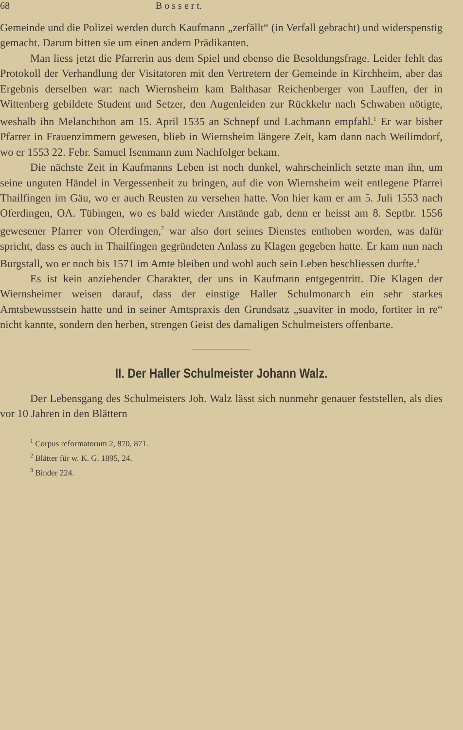68 B o s s e r t.
Gemeinde und die Polizei werden durch Kaufmann „zerfällt“ (in Verfall gebracht) und widerspenstig gemacht. Darum bitten sie um einen andern Prädikanten.
Man liess jetzt die Pfarrerin aus dem Spiel und ebenso die Besoldungsfrage. Leider fehlt das Protokoll der Verhandlung der Visitatoren mit den Vertretern der Gemeinde in Kirchheim, aber das Ergebnis derselben war: nach Wiernsheim kam Balthasar Reichenberger von Lauffen, der in Wittenberg gebildete Student und Setzer, den Augenleiden zur Rückkehr nach Schwaben nötigte, weshalb ihn Melanchthon am 15. April 1535 an Schnepf und Lachmann empfahl.<sup>1</sup> Er war bisher Pfarrer in Frauenzimmern gewesen, blieb in Wiernsheim längere Zeit, kam dann nach Weilimdorf, wo er 1553 22. Febr. Samuel Isenmann zum Nachfolger bekam.
Die nächste Zeit in Kaufmanns Leben ist noch dunkel, wahrscheinlich setzte man ihn, um seine unguten Händel in Vergessenheit zu bringen, auf die von Wiernsheim weit entlegene Pfarrei Thailfingen im Gäu, wo er auch Reusten zu versehen hatte. Von hier kam er am 5. Juli 1553 nach Oferdingen, OA. Tübingen, wo es bald wieder Anstände gab, denn er heisst am 8. Septbr. 1556 gewesener Pfarrer von Oferdingen,<sup>2</sup> war also dort seines Dienstes enthoben worden, was dafür spricht, dass es auch in Thailfingen gegründeten Anlass zu Klagen gegeben hatte. Er kam nun nach Burgstall, wo er noch bis 1571 im Amte bleiben und wohl auch sein Leben beschliessen durfte.<sup>3</sup>
Es ist kein anziehender Charakter, der uns in Kaufmann entgegentritt. Die Klagen der Wiernsheimer weisen darauf, dass der einstige Haller Schulmonarch ein sehr starkes Amtsbewusstsein hatte und in seiner Amtspraxis den Grundsatz „suaviter in modo, fortiter in re“ nicht kannte, sondern den herben, strengen Geist des damaligen Schulmeisters offenbarte.
II. Der Haller Schulmeister Johann Walz.
Der Lebensgang des Schulmeisters Joh. Walz lässt sich nunmehr genauer feststellen, als dies vor 10 Jahren in den Blättern
<sup>1</sup> Corpus reformatorum 2, 870, 871.
<sup>2</sup> Blätter für w. K. G. 1895, 24.
<sup>3</sup> Binder 224.